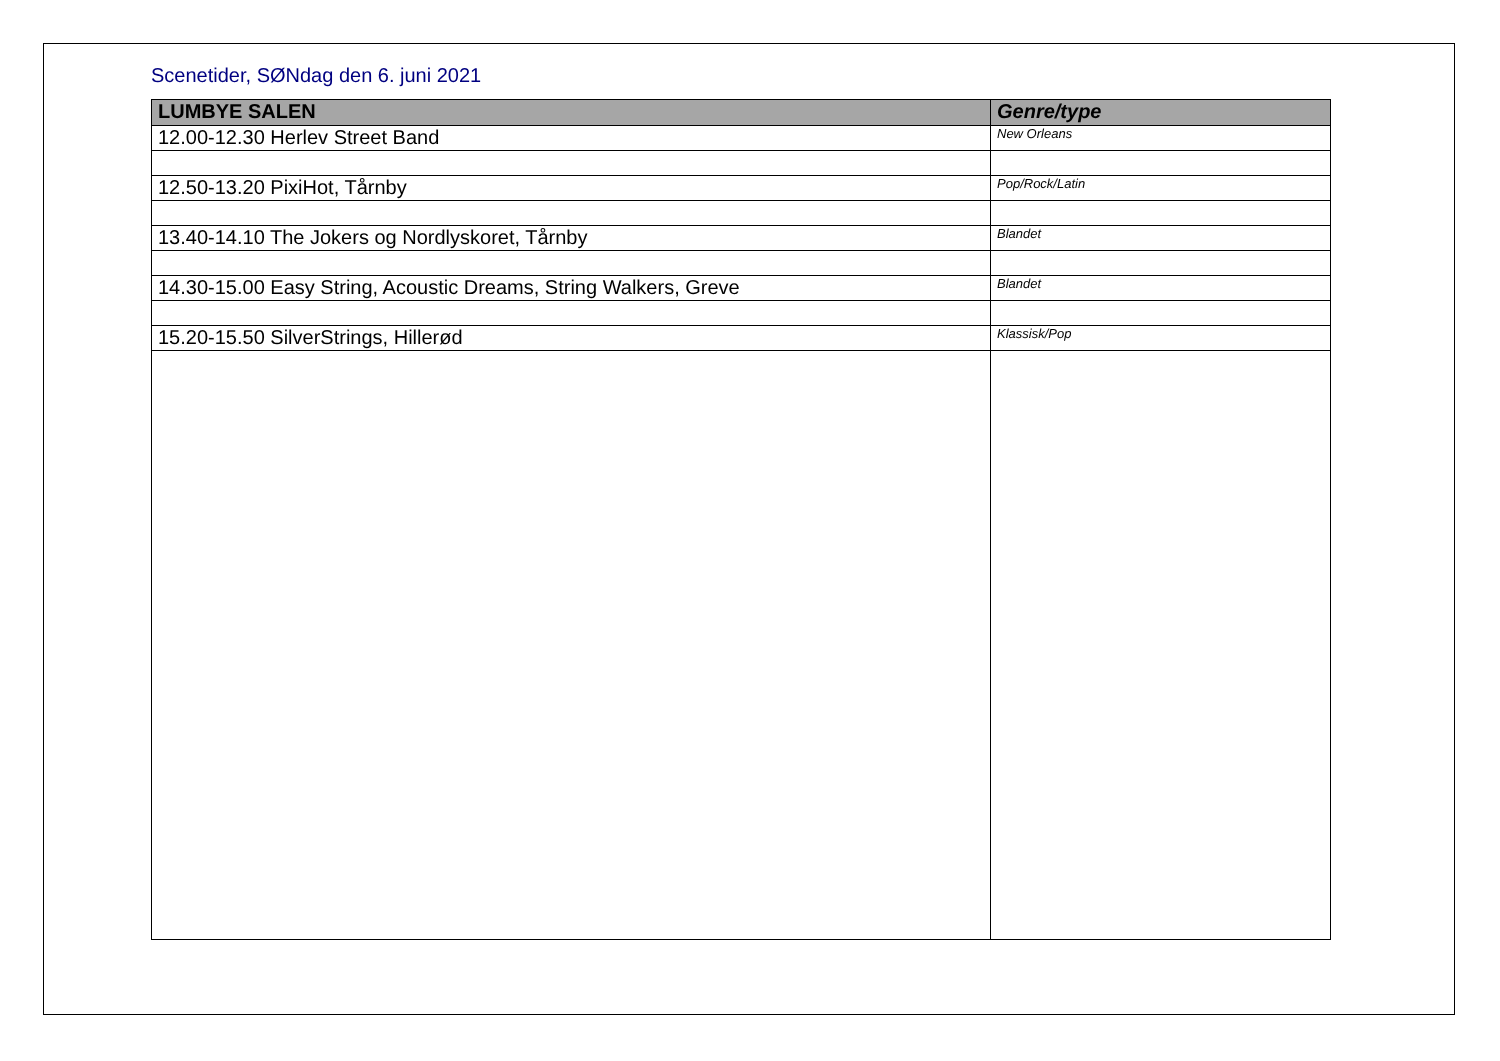Scenetider, SØNdag den 6. juni 2021
| LUMBYE SALEN | Genre/type |
| --- | --- |
| 12.00-12.30 Herlev Street Band | New Orleans |
| 12.50-13.20 PixiHot, Tårnby | Pop/Rock/Latin |
| 13.40-14.10 The Jokers og Nordlyskoret, Tårnby | Blandet |
| 14.30-15.00 Easy String, Acoustic Dreams, String Walkers, Greve | Blandet |
| 15.20-15.50 SilverStrings, Hillerød | Klassisk/Pop |